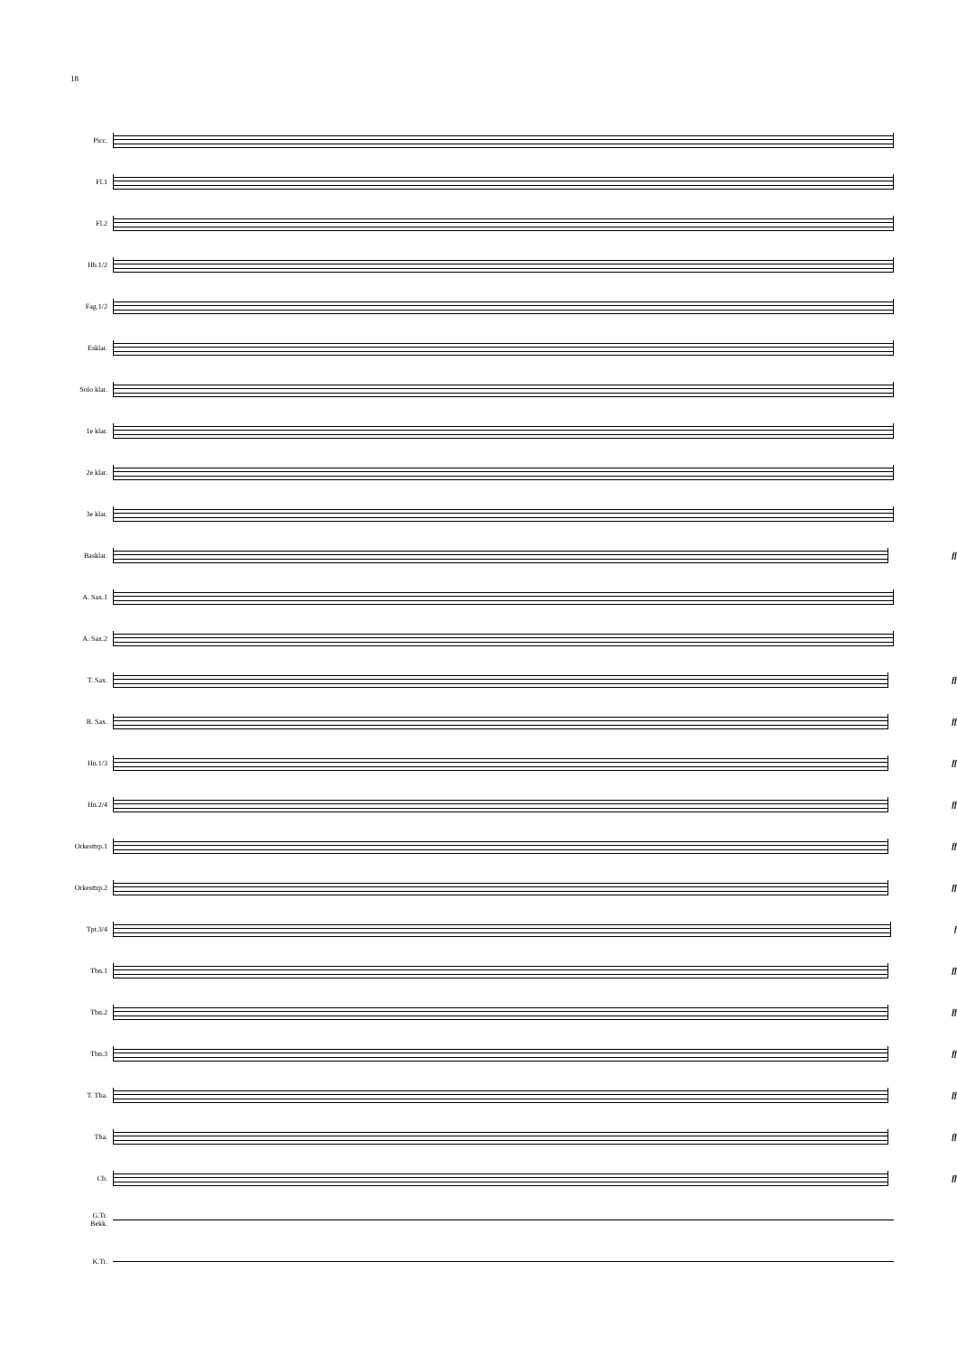18
Picc.
Fl.1
Fl.2
Hb.1/2
Fag.1/2
Esklar.
Solo klar.
1e klar.
2e klar.
3e klar.
Basklar. ff
A. Sax.1
A. Sax.2
T. Sax. ff
B. Sax. ff
Hn.1/3 ff
Hn.2/4 ff
Orkesttrp.1 ff
Orkesttrp.2 ff
Tpt.3/4 f
Tbn.1 ff
Tbn.2 ff
Tbn.3 ff
T. Tba. ff
Tba. ff
Cb. ff
G.Tr.
Bekk.
K.Tr.